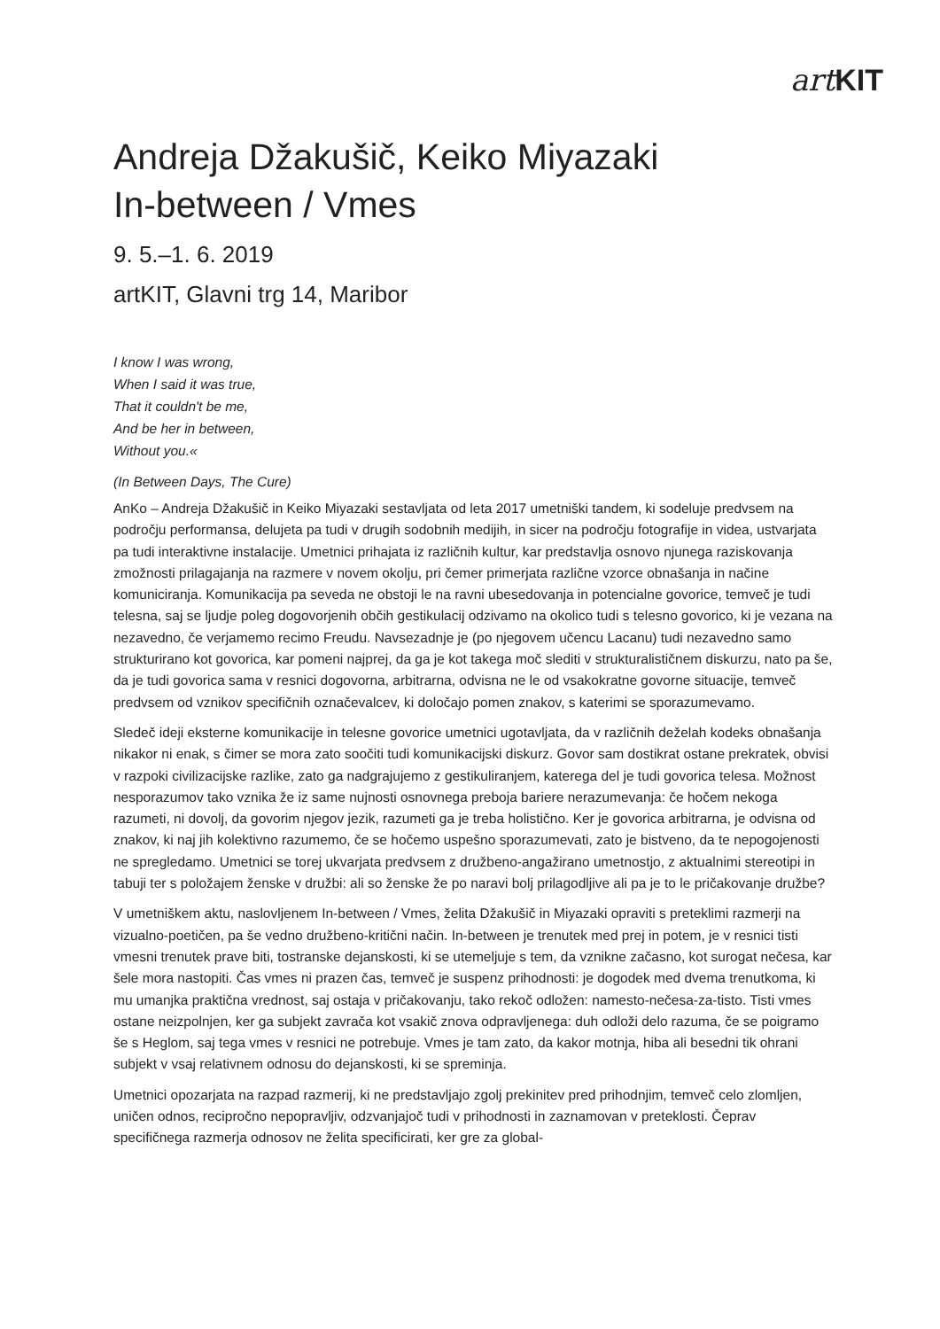art KIT
Andreja Džakušič, Keiko Miyazaki
In-between / Vmes
9. 5.–1. 6. 2019
artKIT, Glavni trg 14, Maribor
I know I was wrong,
When I said it was true,
That it couldn't be me,
And be her in between,
Without you.«
(In Between Days, The Cure)
AnKo – Andreja Džakušič in Keiko Miyazaki sestavljata od leta 2017 umetniški tandem, ki sodeluje predvsem na področju performansa, delujeta pa tudi v drugih sodobnih medijih, in sicer na področju fotografije in videa, ustvarjata pa tudi interaktivne instalacije. Umetnici prihajata iz različnih kultur, kar predstavlja osnovo njunega raziskovanja zmožnosti prilagajanja na razmere v novem okolju, pri čemer primerjata različne vzorce obnašanja in načine komuniciranja. Komunikacija pa seveda ne obstoji le na ravni ubesedovanja in potencialne govorice, temveč je tudi telesna, saj se ljudje poleg dogovorjenih občih gestikulacij odzivamo na okolico tudi s telesno govorico, ki je vezana na nezavedno, če verjamemo recimo Freudu. Navsezadnje je (po njegovem učencu Lacanu) tudi nezavedno samo strukturirano kot govorica, kar pomeni najprej, da ga je kot takega moč slediti v strukturalističnem diskurzu, nato pa še, da je tudi govorica sama v resnici dogovorna, arbitrarna, odvisna ne le od vsakokratne govorne situacije, temveč predvsem od vznikov specifičnih označevalcev, ki določajo pomen znakov, s katerimi se sporazumevamo.
Sledeč ideji eksterne komunikacije in telesne govorice umetnici ugotavljata, da v različnih deželah kodeks obnašanja nikakor ni enak, s čimer se mora zato soočiti tudi komunikacijski diskurz. Govor sam dostikrat ostane prekratek, obvisi v razpoki civilizacijske razlike, zato ga nadgrajujemo z gestikuliranjem, katerega del je tudi govorica telesa. Možnost nesporazumov tako vznika že iz same nujnosti osnovnega preboja bariere nerazumevanja: če hočem nekoga razumeti, ni dovolj, da govorim njegov jezik, razumeti ga je treba holistično. Ker je govorica arbitrarna, je odvisna od znakov, ki naj jih kolektivno razumemo, če se hočemo uspešno sporazumevati, zato je bistveno, da te nepogojenosti ne spregledamo. Umetnici se torej ukvarjata predvsem z družbeno-angažirano umetnostjo, z aktualnimi stereotipi in tabuji ter s položajem ženske v družbi: ali so ženske že po naravi bolj prilagodljive ali pa je to le pričakovanje družbe?
V umetniškem aktu, naslovljenem In-between / Vmes, želita Džakušič in Miyazaki opraviti s preteklimi razmerji na vizualno-poetičen, pa še vedno družbeno-kritični način. In-between je trenutek med prej in potem, je v resnici tisti vmesni trenutek prave biti, tostranske dejanskosti, ki se utemeljuje s tem, da vznikne začasno, kot surogat nečesa, kar šele mora nastopiti. Čas vmes ni prazen čas, temveč je suspenz prihodnosti: je dogodek med dvema trenutkoma, ki mu umanjka praktična vrednost, saj ostaja v pričakovanju, tako rekoč odložen: namesto-nečesa-za-tisto. Tisti vmes ostane neizpolnjen, ker ga subjekt zavrača kot vsakič znova odpravljenega: duh odloži delo razuma, če se poigramo še s Heglom, saj tega vmes v resnici ne potrebuje. Vmes je tam zato, da kakor motnja, hiba ali besedni tik ohrani subjekt v vsaj relativnem odnosu do dejanskosti, ki se spreminja.
Umetnici opozarjata na razpad razmerij, ki ne predstavljajo zgolj prekinitev pred prihodnjim, temveč celo zlomljen, uničen odnos, recipročno nepopravljiv, odzvanjajoč tudi v prihodnosti in zaznamovan v preteklosti. Čeprav specifičnega razmerja odnosov ne želita specificirati, ker gre za global-